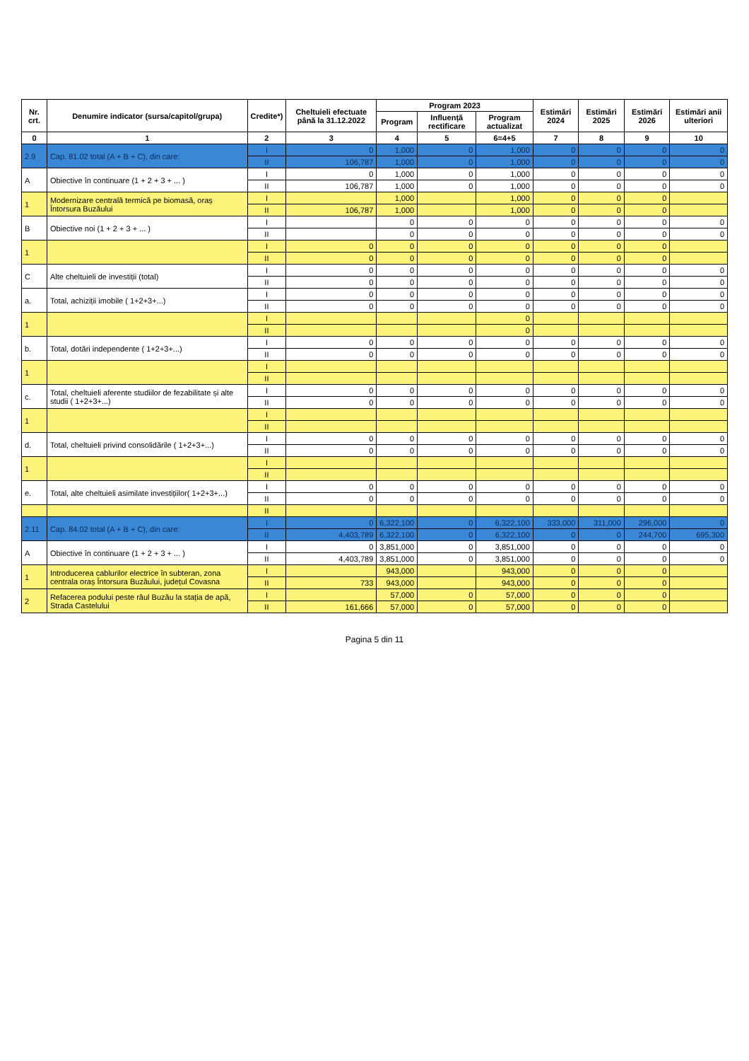| Nr. crt. | Denumire indicator (sursa/capitol/grupa) | Credite*) | Cheltuieli efectuate până la 31.12.2022 | Program 2023 | | | Estimări 2024 | Estimări 2025 | Estimări 2026 | Estimări anii ulteriori |
| --- | --- | --- | --- | --- | --- | --- | --- | --- | --- | --- |
| | | | | Program | Influență rectificare | Program actualizat | | | | |
| 0 | 1 | 2 | 3 | 4 | 5 | 6=4+5 | 7 | 8 | 9 | 10 |
| 2.9 | Cap. 81.02 total (A + B + C), din care: | I | 0 | 1,000 | 0 | 1,000 | 0 | 0 | 0 | 0 |
| | | II | 106,787 | 1,000 | 0 | 1,000 | 0 | 0 | 0 | 0 |
| A | Obiective în continuare (1 + 2 + 3 + ... ) | I | 0 | 1,000 | 0 | 1,000 | 0 | 0 | 0 | 0 |
| | | II | 106,787 | 1,000 | 0 | 1,000 | 0 | 0 | 0 | 0 |
| 1 | Modernizare centrală termică pe biomasă, oraș Întorsura Buzăului | I | | 1,000 | | 1,000 | 0 | 0 | 0 | |
| | | II | 106,787 | 1,000 | | 1,000 | 0 | 0 | 0 | |
| B | Obiective noi (1 + 2 + 3 + ... ) | I | | 0 | 0 | 0 | 0 | 0 | 0 | 0 |
| | | II | | 0 | 0 | 0 | 0 | 0 | 0 | 0 |
| 1 | | I | 0 | 0 | 0 | 0 | 0 | 0 | 0 | |
| | | II | 0 | 0 | 0 | 0 | 0 | 0 | 0 | |
| C | Alte cheltuieli de investiții (total) | I | 0 | 0 | 0 | 0 | 0 | 0 | 0 | 0 |
| | | II | 0 | 0 | 0 | 0 | 0 | 0 | 0 | 0 |
| a. | Total, achiziții imobile ( 1+2+3+...) | I | 0 | 0 | 0 | 0 | 0 | 0 | 0 | 0 |
| | | II | 0 | 0 | 0 | 0 | 0 | 0 | 0 | 0 |
| 1 | | I | | | | 0 | | | | |
| | | II | | | | 0 | | | | |
| b. | Total, dotări independente ( 1+2+3+...) | I | 0 | 0 | 0 | 0 | 0 | 0 | 0 | 0 |
| | | II | 0 | 0 | 0 | 0 | 0 | 0 | 0 | 0 |
| 1 | | I | | | | | | | | |
| | | II | | | | | | | | |
| c. | Total, cheltuieli aferente studiilor de fezabilitate și alte studii ( 1+2+3+...) | I | 0 | 0 | 0 | 0 | 0 | 0 | 0 | 0 |
| | | II | 0 | 0 | 0 | 0 | 0 | 0 | 0 | 0 |
| 1 | | I | | | | | | | | |
| | | II | | | | | | | | |
| d. | Total, cheltuieli privind consolidările ( 1+2+3+...) | I | 0 | 0 | 0 | 0 | 0 | 0 | 0 | 0 |
| | | II | 0 | 0 | 0 | 0 | 0 | 0 | 0 | 0 |
| 1 | | I | | | | | | | | |
| | | II | | | | | | | | |
| e. | Total, alte cheltuieli asimilate investițiilor( 1+2+3+...) | I | 0 | 0 | 0 | 0 | 0 | 0 | 0 | 0 |
| | | II | 0 | 0 | 0 | 0 | 0 | 0 | 0 | 0 |
| | | II | | | | | | | | |
| 2.11 | Cap. 84.02 total (A + B + C), din care: | I | 0 | 6,322,100 | 0 | 6,322,100 | 333,000 | 311,000 | 296,000 | 0 |
| | | II | 4,403,789 | 6,322,100 | 0 | 6,322,100 | 0 | 0 | 244,700 | 695,300 |
| A | Obiective în continuare (1 + 2 + 3 + ... ) | I | 0 | 3,851,000 | 0 | 3,851,000 | 0 | 0 | 0 | 0 |
| | | II | 4,403,789 | 3,851,000 | 0 | 3,851,000 | 0 | 0 | 0 | 0 |
| 1 | Introducerea cablurilor electrice în subteran, zona centrala oraș Întorsura Buzăului, județul Covasna | I | | 943,000 | | 943,000 | 0 | 0 | 0 | |
| | | II | 733 | 943,000 | | 943,000 | 0 | 0 | 0 | |
| 2 | Refacerea podului peste râul Buzău la stația de apă, Strada Castelului | I | | 57,000 | 0 | 57,000 | 0 | 0 | 0 | |
| | | II | 161,666 | 57,000 | 0 | 57,000 | 0 | 0 | 0 | |
Pagina 5 din 11